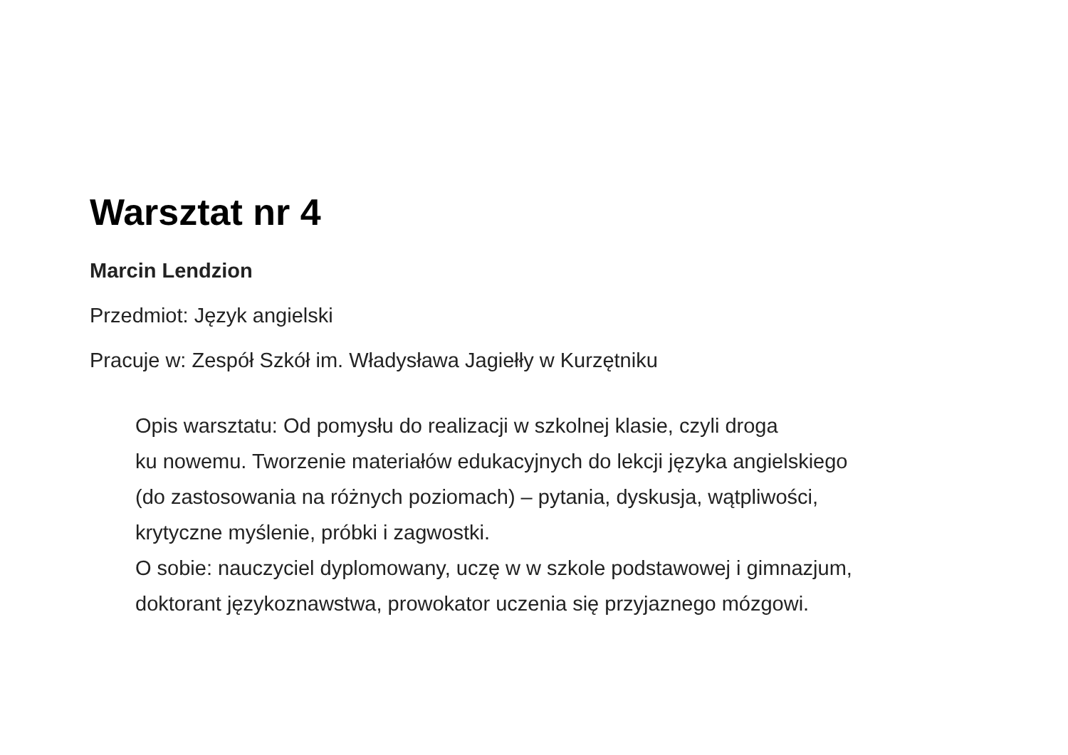Warsztat nr 4
Marcin Lendzion
Przedmiot: Język angielski
Pracuje w: Zespół Szkół im. Władysława Jagiełły w Kurzętniku
Opis warsztatu: Od pomysłu do realizacji w szkolnej klasie, czyli droga
ku nowemu. Tworzenie materiałów edukacyjnych do lekcji języka angielskiego
(do zastosowania na różnych poziomach) – pytania, dyskusja, wątpliwości,
krytyczne myślenie, próbki i zagwostki.
O sobie: nauczyciel dyplomowany, uczę w w szkole podstawowej i gimnazjum,
doktorant językoznawstwa, prowokator uczenia się przyjaznego mózgowi.